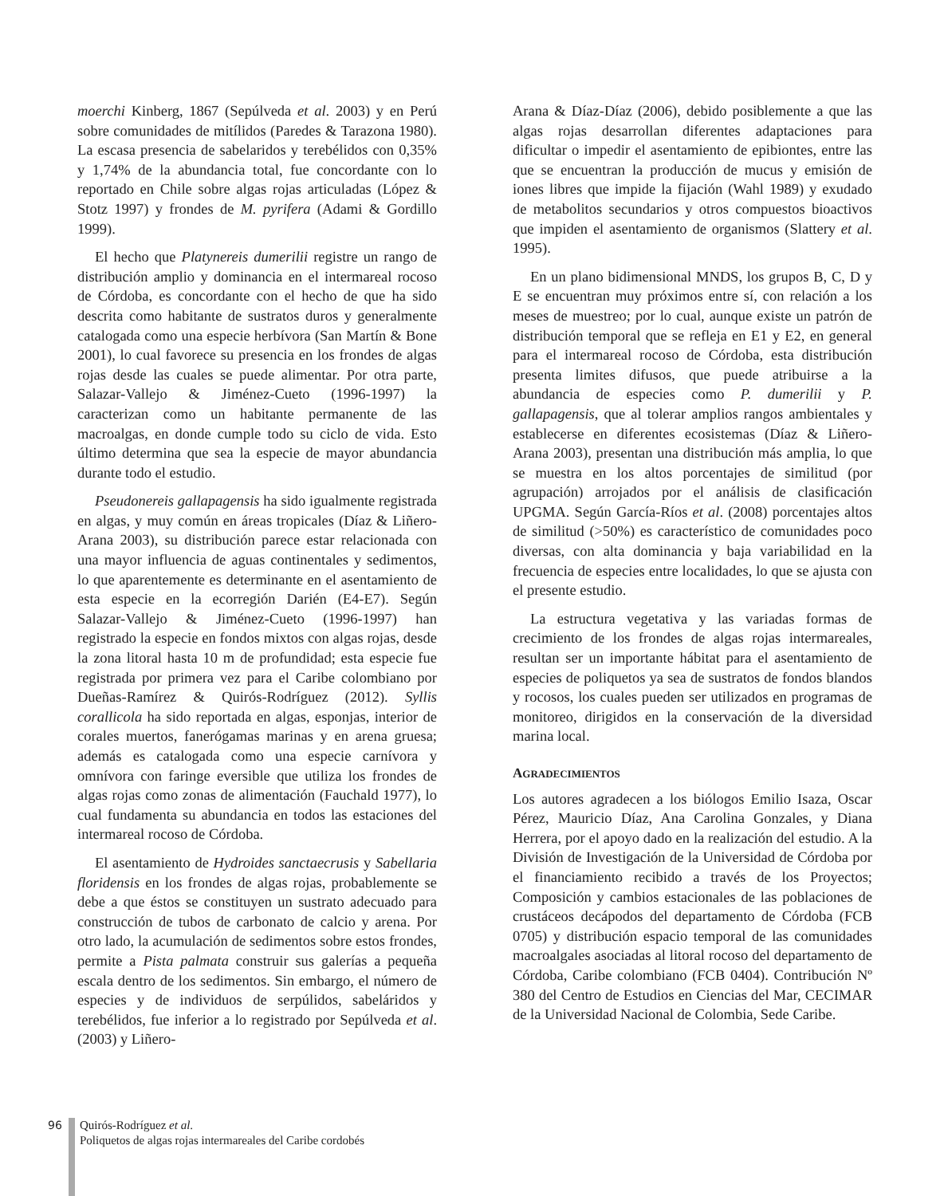moerchi Kinberg, 1867 (Sepúlveda et al. 2003) y en Perú sobre comunidades de mitílidos (Paredes & Tarazona 1980). La escasa presencia de sabelaridos y terebélidos con 0,35% y 1,74% de la abundancia total, fue concordante con lo reportado en Chile sobre algas rojas articuladas (López & Stotz 1997) y frondes de M. pyrifera (Adami & Gordillo 1999).
El hecho que Platynereis dumerilii registre un rango de distribución amplio y dominancia en el intermareal rocoso de Córdoba, es concordante con el hecho de que ha sido descrita como habitante de sustratos duros y generalmente catalogada como una especie herbívora (San Martín & Bone 2001), lo cual favorece su presencia en los frondes de algas rojas desde las cuales se puede alimentar. Por otra parte, Salazar-Vallejo & Jiménez-Cueto (1996-1997) la caracterizan como un habitante permanente de las macroalgas, en donde cumple todo su ciclo de vida. Esto último determina que sea la especie de mayor abundancia durante todo el estudio.
Pseudonereis gallapagensis ha sido igualmente registrada en algas, y muy común en áreas tropicales (Díaz & Liñero-Arana 2003), su distribución parece estar relacionada con una mayor influencia de aguas continentales y sedimentos, lo que aparentemente es determinante en el asentamiento de esta especie en la ecorregión Darién (E4-E7). Según Salazar-Vallejo & Jiménez-Cueto (1996-1997) han registrado la especie en fondos mixtos con algas rojas, desde la zona litoral hasta 10 m de profundidad; esta especie fue registrada por primera vez para el Caribe colombiano por Dueñas-Ramírez & Quirós-Rodríguez (2012). Syllis corallicola ha sido reportada en algas, esponjas, interior de corales muertos, fanerógamas marinas y en arena gruesa; además es catalogada como una especie carnívora y omnívora con faringe eversible que utiliza los frondes de algas rojas como zonas de alimentación (Fauchald 1977), lo cual fundamenta su abundancia en todos las estaciones del intermareal rocoso de Córdoba.
El asentamiento de Hydroides sanctaecrusis y Sabellaria floridensis en los frondes de algas rojas, probablemente se debe a que éstos se constituyen un sustrato adecuado para construcción de tubos de carbonato de calcio y arena. Por otro lado, la acumulación de sedimentos sobre estos frondes, permite a Pista palmata construir sus galerías a pequeña escala dentro de los sedimentos. Sin embargo, el número de especies y de individuos de serpúlidos, sabeláridos y terebélidos, fue inferior a lo registrado por Sepúlveda et al. (2003) y Liñero-
Arana & Díaz-Díaz (2006), debido posiblemente a que las algas rojas desarrollan diferentes adaptaciones para dificultar o impedir el asentamiento de epibiontes, entre las que se encuentran la producción de mucus y emisión de iones libres que impide la fijación (Wahl 1989) y exudado de metabolitos secundarios y otros compuestos bioactivos que impiden el asentamiento de organismos (Slattery et al. 1995).
En un plano bidimensional MNDS, los grupos B, C, D y E se encuentran muy próximos entre sí, con relación a los meses de muestreo; por lo cual, aunque existe un patrón de distribución temporal que se refleja en E1 y E2, en general para el intermareal rocoso de Córdoba, esta distribución presenta limites difusos, que puede atribuirse a la abundancia de especies como P. dumerilii y P. gallapagensis, que al tolerar amplios rangos ambientales y establecerse en diferentes ecosistemas (Díaz & Liñero-Arana 2003), presentan una distribución más amplia, lo que se muestra en los altos porcentajes de similitud (por agrupación) arrojados por el análisis de clasificación UPGMA. Según García-Ríos et al. (2008) porcentajes altos de similitud (>50%) es característico de comunidades poco diversas, con alta dominancia y baja variabilidad en la frecuencia de especies entre localidades, lo que se ajusta con el presente estudio.
La estructura vegetativa y las variadas formas de crecimiento de los frondes de algas rojas intermareales, resultan ser un importante hábitat para el asentamiento de especies de poliquetos ya sea de sustratos de fondos blandos y rocosos, los cuales pueden ser utilizados en programas de monitoreo, dirigidos en la conservación de la diversidad marina local.
AGRADECIMIENTOS
Los autores agradecen a los biólogos Emilio Isaza, Oscar Pérez, Mauricio Díaz, Ana Carolina Gonzales, y Diana Herrera, por el apoyo dado en la realización del estudio. A la División de Investigación de la Universidad de Córdoba por el financiamiento recibido a través de los Proyectos; Composición y cambios estacionales de las poblaciones de crustáceos decápodos del departamento de Córdoba (FCB 0705) y distribución espacio temporal de las comunidades macroalgales asociadas al litoral rocoso del departamento de Córdoba, Caribe colombiano (FCB 0404). Contribución Nº 380 del Centro de Estudios en Ciencias del Mar, CECIMAR de la Universidad Nacional de Colombia, Sede Caribe.
96 Quirós-Rodríguez et al.
Poliquetos de algas rojas intermareales del Caribe cordobés